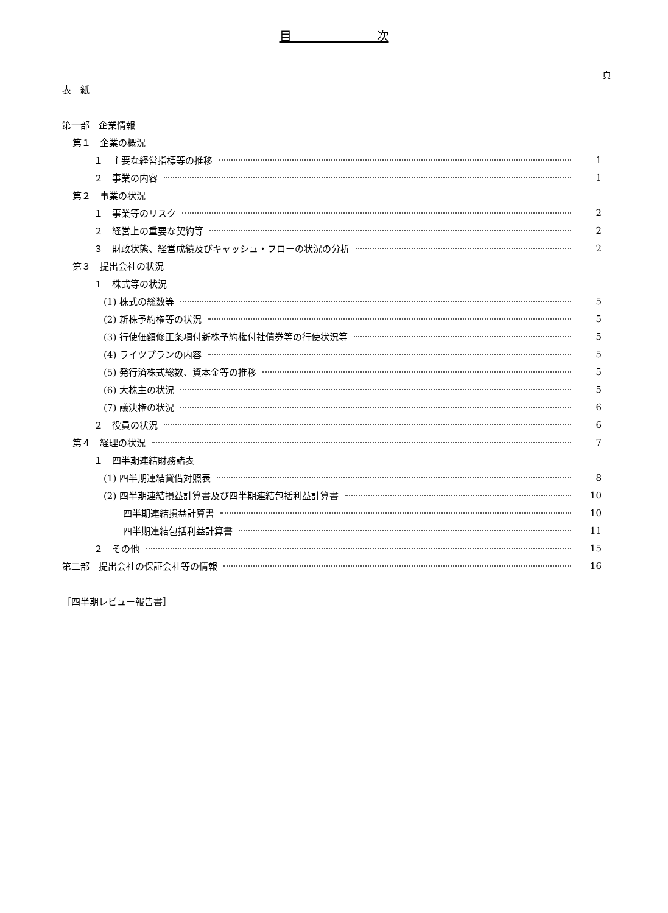目　　　　　　　次
頁
表　紙
第一部　企業情報
第１　企業の概況
１　主要な経営指標等の推移 1
２　事業の内容 1
第２　事業の状況
１　事業等のリスク 2
２　経営上の重要な契約等 2
３　財政状態、経営成績及びキャッシュ・フローの状況の分析 2
第３　提出会社の状況
１　株式等の状況
(1) 株式の総数等 5
(2) 新株予約権等の状況 5
(3) 行使価額修正条項付新株予約権付社債券等の行使状況等 5
(4) ライツプランの内容 5
(5) 発行済株式総数、資本金等の推移 5
(6) 大株主の状況 5
(7) 議決権の状況 6
２　役員の状況 6
第４　経理の状況 7
１　四半期連結財務諸表
(1) 四半期連結貸借対照表 8
(2) 四半期連結損益計算書及び四半期連結包括利益計算書 10
四半期連結損益計算書 10
四半期連結包括利益計算書 11
２　その他 15
第二部　提出会社の保証会社等の情報 16
［四半期レビュー報告書］